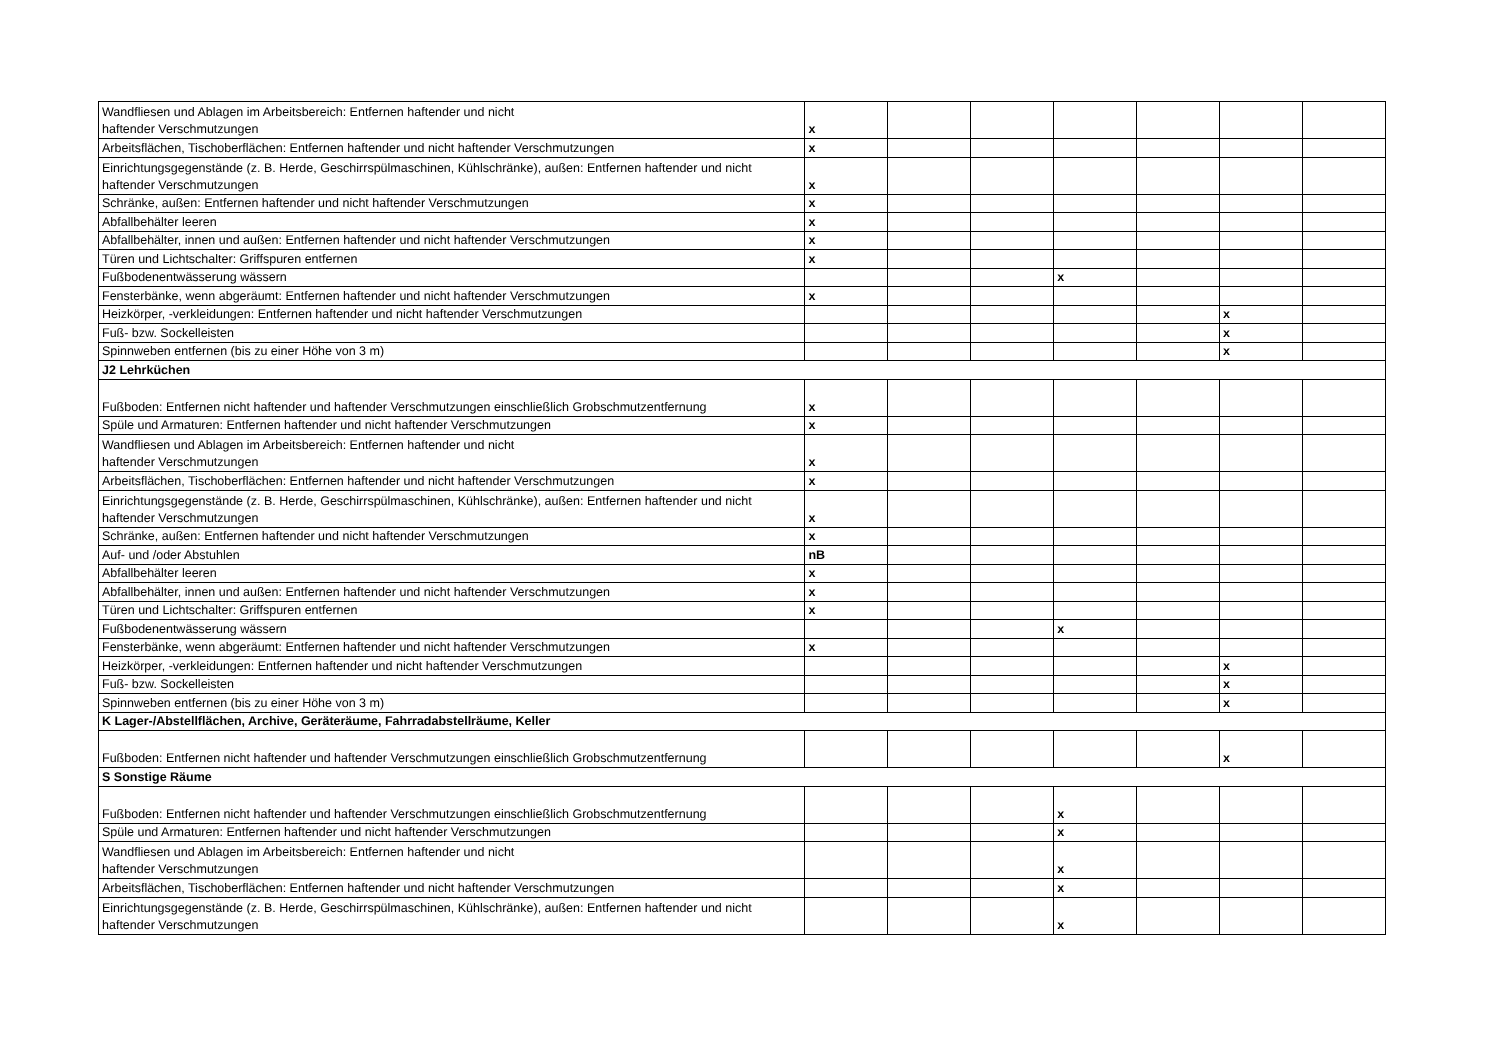| Wandfliesen und Ablagen im Arbeitsbereich: Entfernen haftender und nicht haftender Verschmutzungen | x | | | | | | |
| Arbeitsflächen, Tischoberflächen: Entfernen haftender und nicht haftender Verschmutzungen | x | | | | | | |
| Einrichtungsgegenstände (z. B. Herde, Geschirrspülmaschinen, Kühlschränke), außen: Entfernen haftender und nicht haftender Verschmutzungen | x | | | | | | |
| Schränke, außen: Entfernen haftender und nicht haftender Verschmutzungen | x | | | | | | |
| Abfallbehälter leeren | x | | | | | | |
| Abfallbehälter, innen und außen: Entfernen haftender und nicht haftender Verschmutzungen | x | | | | | | |
| Türen und Lichtschalter: Griffspuren entfernen | x | | | | | | |
| Fußbodenentwässerung wässern | | | | x | | | |
| Fensterbänke, wenn abgeräumt: Entfernen haftender und nicht haftender Verschmutzungen | x | | | | | | |
| Heizkörper, -verkleidungen: Entfernen haftender und nicht haftender Verschmutzungen | | | | | | x | |
| Fuß- bzw. Sockelleisten | | | | | | x | |
| Spinnweben entfernen (bis zu einer Höhe von 3 m) | | | | | | x | |
| J2 Lehrküchen | | | | | | | |
| Fußboden: Entfernen nicht haftender und haftender Verschmutzungen einschließlich Grobschmutzentfernung | x | | | | | | |
| Spüle und Armaturen: Entfernen haftender und nicht haftender Verschmutzungen | x | | | | | | |
| Wandfliesen und Ablagen im Arbeitsbereich: Entfernen haftender und nicht haftender Verschmutzungen | x | | | | | | |
| Arbeitsflächen, Tischoberflächen: Entfernen haftender und nicht haftender Verschmutzungen | x | | | | | | |
| Einrichtungsgegenstände (z. B. Herde, Geschirrspülmaschinen, Kühlschränke), außen: Entfernen haftender und nicht haftender Verschmutzungen | x | | | | | | |
| Schränke, außen: Entfernen haftender und nicht haftender Verschmutzungen | x | | | | | | |
| Auf- und /oder Abstuhlen | nB | | | | | | |
| Abfallbehälter leeren | x | | | | | | |
| Abfallbehälter, innen und außen: Entfernen haftender und nicht haftender Verschmutzungen | x | | | | | | |
| Türen und Lichtschalter: Griffspuren entfernen | x | | | | | | |
| Fußbodenentwässerung wässern | | | | x | | | |
| Fensterbänke, wenn abgeräumt: Entfernen haftender und nicht haftender Verschmutzungen | x | | | | | | |
| Heizkörper, -verkleidungen: Entfernen haftender und nicht haftender Verschmutzungen | | | | | | x | |
| Fuß- bzw. Sockelleisten | | | | | | x | |
| Spinnweben entfernen (bis zu einer Höhe von 3 m) | | | | | | x | |
| K Lager-/Abstellflächen, Archive, Geräteräume, Fahrradabstellräume, Keller | | | | | | | |
| Fußboden: Entfernen nicht haftender und haftender Verschmutzungen einschließlich Grobschmutzentfernung | | | | | | x | |
| S Sonstige Räume | | | | | | | |
| Fußboden: Entfernen nicht haftender und haftender Verschmutzungen einschließlich Grobschmutzentfernung | | | | x | | | |
| Spüle und Armaturen: Entfernen haftender und nicht haftender Verschmutzungen | | | | x | | | |
| Wandfliesen und Ablagen im Arbeitsbereich: Entfernen haftender und nicht haftender Verschmutzungen | | | | x | | | |
| Arbeitsflächen, Tischoberflächen: Entfernen haftender und nicht haftender Verschmutzungen | | | | x | | | |
| Einrichtungsgegenstände (z. B. Herde, Geschirrspülmaschinen, Kühlschränke), außen: Entfernen haftender und nicht haftender Verschmutzungen | | | | x | | | |